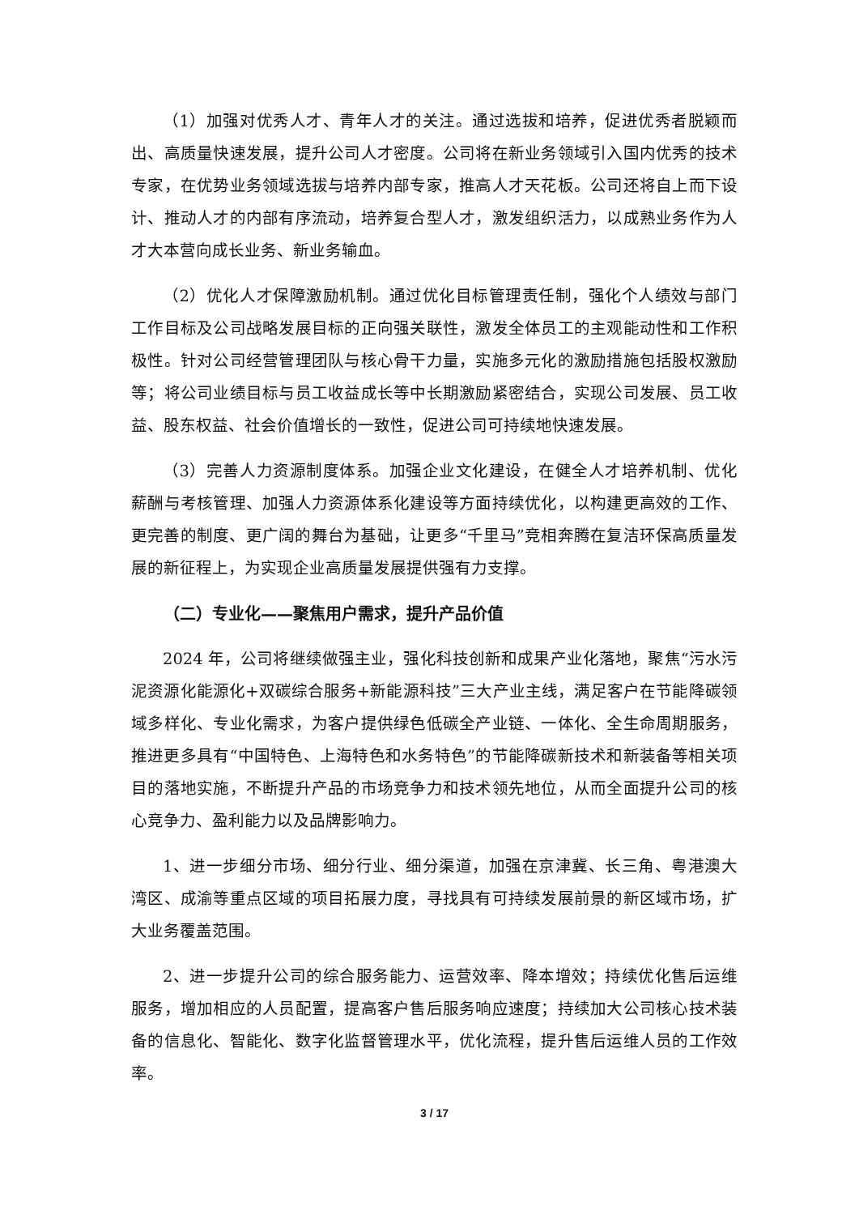（1）加强对优秀人才、青年人才的关注。通过选拔和培养，促进优秀者脱颖而出、高质量快速发展，提升公司人才密度。公司将在新业务领域引入国内优秀的技术专家，在优势业务领域选拔与培养内部专家，推高人才天花板。公司还将自上而下设计、推动人才的内部有序流动，培养复合型人才，激发组织活力，以成熟业务作为人才大本营向成长业务、新业务输血。
（2）优化人才保障激励机制。通过优化目标管理责任制，强化个人绩效与部门工作目标及公司战略发展目标的正向强关联性，激发全体员工的主观能动性和工作积极性。针对公司经营管理团队与核心骨干力量，实施多元化的激励措施包括股权激励等；将公司业绩目标与员工收益成长等中长期激励紧密结合，实现公司发展、员工收益、股东权益、社会价值增长的一致性，促进公司可持续地快速发展。
（3）完善人力资源制度体系。加强企业文化建设，在健全人才培养机制、优化薪酬与考核管理、加强人力资源体系化建设等方面持续优化，以构建更高效的工作、更完善的制度、更广阔的舞台为基础，让更多“千里马”竞相奔腾在复洁环保高质量发展的新征程上，为实现企业高质量发展提供强有力支撑。
（二）专业化——聚焦用户需求，提升产品价值
2024 年，公司将继续做强主业，强化科技创新和成果产业化落地，聚焦“污水污泥资源化能源化+双碳综合服务+新能源科技”三大产业主线，满足客户在节能降碳领域多样化、专业化需求，为客户提供绿色低碳全产业链、一体化、全生命周期服务，推进更多具有“中国特色、上海特色和水务特色”的节能降碳新技术和新装备等相关项目的落地实施，不断提升产品的市场竞争力和技术领先地位，从而全面提升公司的核心竞争力、盈利能力以及品牌影响力。
1、进一步细分市场、细分行业、细分渠道，加强在京津冀、长三角、粤港澳大湾区、成渝等重点区域的项目拓展力度，寻找具有可持续发展前景的新区域市场，扩大业务覆盖范围。
2、进一步提升公司的综合服务能力、运营效率、降本增效；持续优化售后运维服务，增加相应的人员配置，提高客户售后服务响应速度；持续加大公司核心技术装备的信息化、智能化、数字化监督管理水平，优化流程，提升售后运维人员的工作效率。
3 / 17